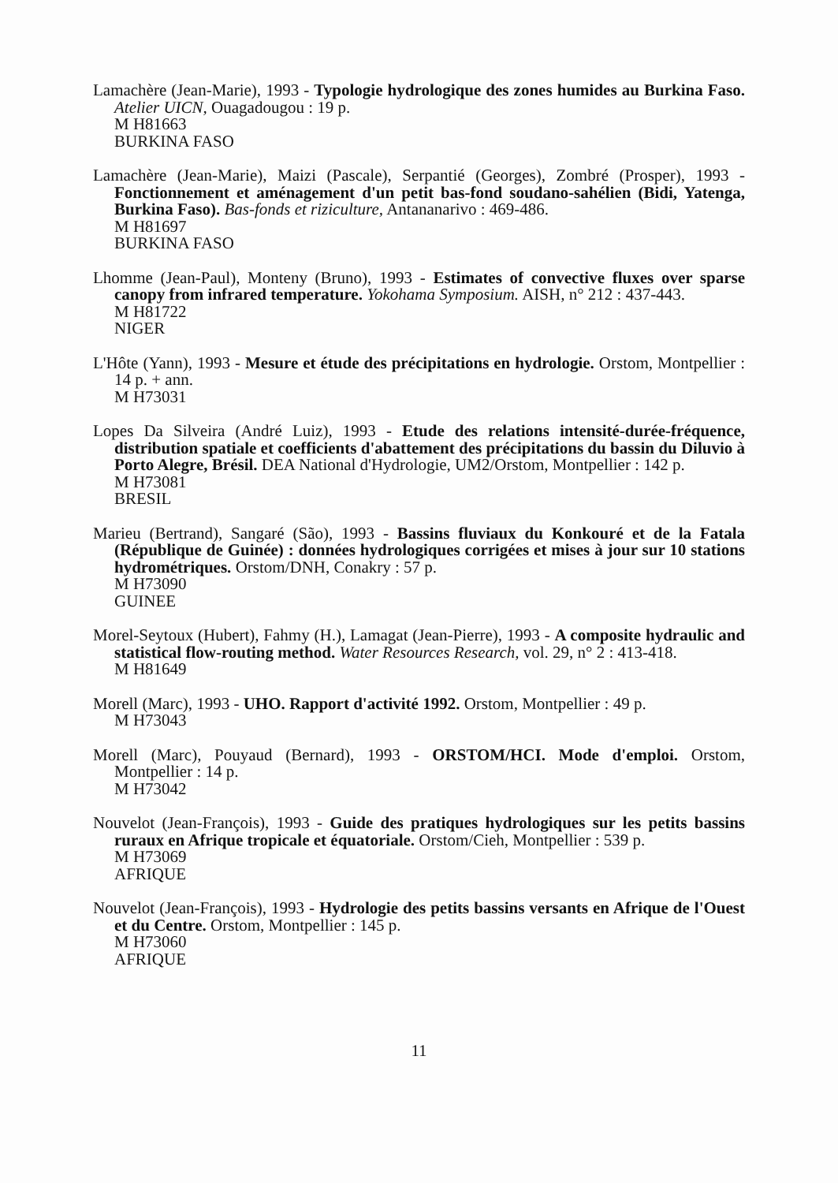Lamachère (Jean-Marie), 1993 - Typologie hydrologique des zones humides au Burkina Faso. Atelier UICN, Ouagadougou : 19 p.
M H81663
BURKINA FASO
Lamachère (Jean-Marie), Maizi (Pascale), Serpantié (Georges), Zombré (Prosper), 1993 - Fonctionnement et aménagement d'un petit bas-fond soudano-sahélien (Bidi, Yatenga, Burkina Faso). Bas-fonds et riziculture, Antananarivo : 469-486.
M H81697
BURKINA FASO
Lhomme (Jean-Paul), Monteny (Bruno), 1993 - Estimates of convective fluxes over sparse canopy from infrared temperature. Yokohama Symposium. AISH, n° 212 : 437-443.
M H81722
NIGER
L'Hôte (Yann), 1993 - Mesure et étude des précipitations en hydrologie. Orstom, Montpellier : 14 p. + ann.
M H73031
Lopes Da Silveira (André Luiz), 1993 - Etude des relations intensité-durée-fréquence, distribution spatiale et coefficients d'abattement des précipitations du bassin du Diluvio à Porto Alegre, Brésil. DEA National d'Hydrologie, UM2/Orstom, Montpellier : 142 p.
M H73081
BRESIL
Marieu (Bertrand), Sangaré (São), 1993 - Bassins fluviaux du Konkouré et de la Fatala (République de Guinée) : données hydrologiques corrigées et mises à jour sur 10 stations hydrométriques. Orstom/DNH, Conakry : 57 p.
M H73090
GUINEE
Morel-Seytoux (Hubert), Fahmy (H.), Lamagat (Jean-Pierre), 1993 - A composite hydraulic and statistical flow-routing method. Water Resources Research, vol. 29, n° 2 : 413-418.
M H81649
Morell (Marc), 1993 - UHO. Rapport d'activité 1992. Orstom, Montpellier : 49 p.
M H73043
Morell (Marc), Pouyaud (Bernard), 1993 - ORSTOM/HCI. Mode d'emploi. Orstom, Montpellier : 14 p.
M H73042
Nouvelot (Jean-François), 1993 - Guide des pratiques hydrologiques sur les petits bassins ruraux en Afrique tropicale et équatoriale. Orstom/Cieh, Montpellier : 539 p.
M H73069
AFRIQUE
Nouvelot (Jean-François), 1993 - Hydrologie des petits bassins versants en Afrique de l'Ouest et du Centre. Orstom, Montpellier : 145 p.
M H73060
AFRIQUE
11